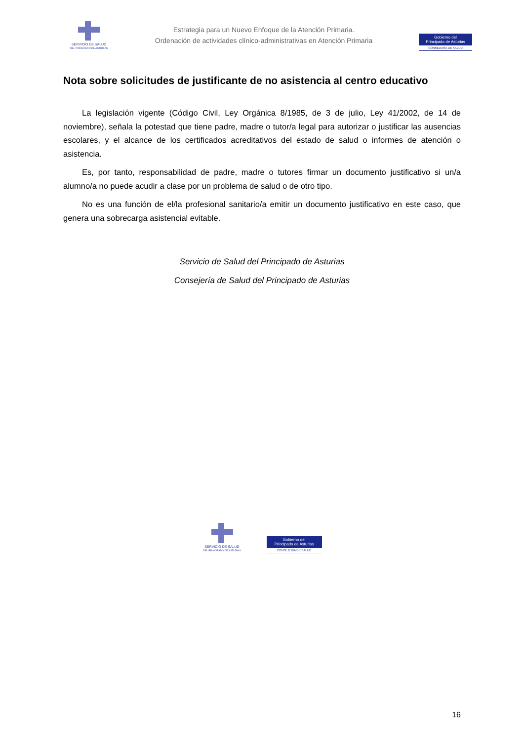SERVICIO DE SALUD
DEL PRINCIPADO DE ASTURIAS
Estrategia para un Nuevo Enfoque de la Atención Primaria.
Ordenación de actividades clínico-administrativas en Atención Primaria
Gobierno del
Principado de Asturias
CONSEJERÍA DE SALUD
Nota sobre solicitudes de justificante de no asistencia al centro educativo
La legislación vigente (Código Civil, Ley Orgánica 8/1985, de 3 de julio, Ley 41/2002, de 14 de noviembre), señala la potestad que tiene padre, madre o tutor/a legal para autorizar o justificar las ausencias escolares, y el alcance de los certificados acreditativos del estado de salud o informes de atención o asistencia.
Es, por tanto, responsabilidad de padre, madre o tutores firmar un documento justificativo si un/a alumno/a no puede acudir a clase por un problema de salud o de otro tipo.
No es una función de el/la profesional sanitario/a emitir un documento justificativo en este caso, que genera una sobrecarga asistencial evitable.
Servicio de Salud del Principado de Asturias
Consejería de Salud del Principado de Asturias
SERVICIO DE SALUD
DEL PRINCIPADO DE ASTURIAS
Gobierno del
Principado de Asturias
CONSEJERÍA DE SALUD
16